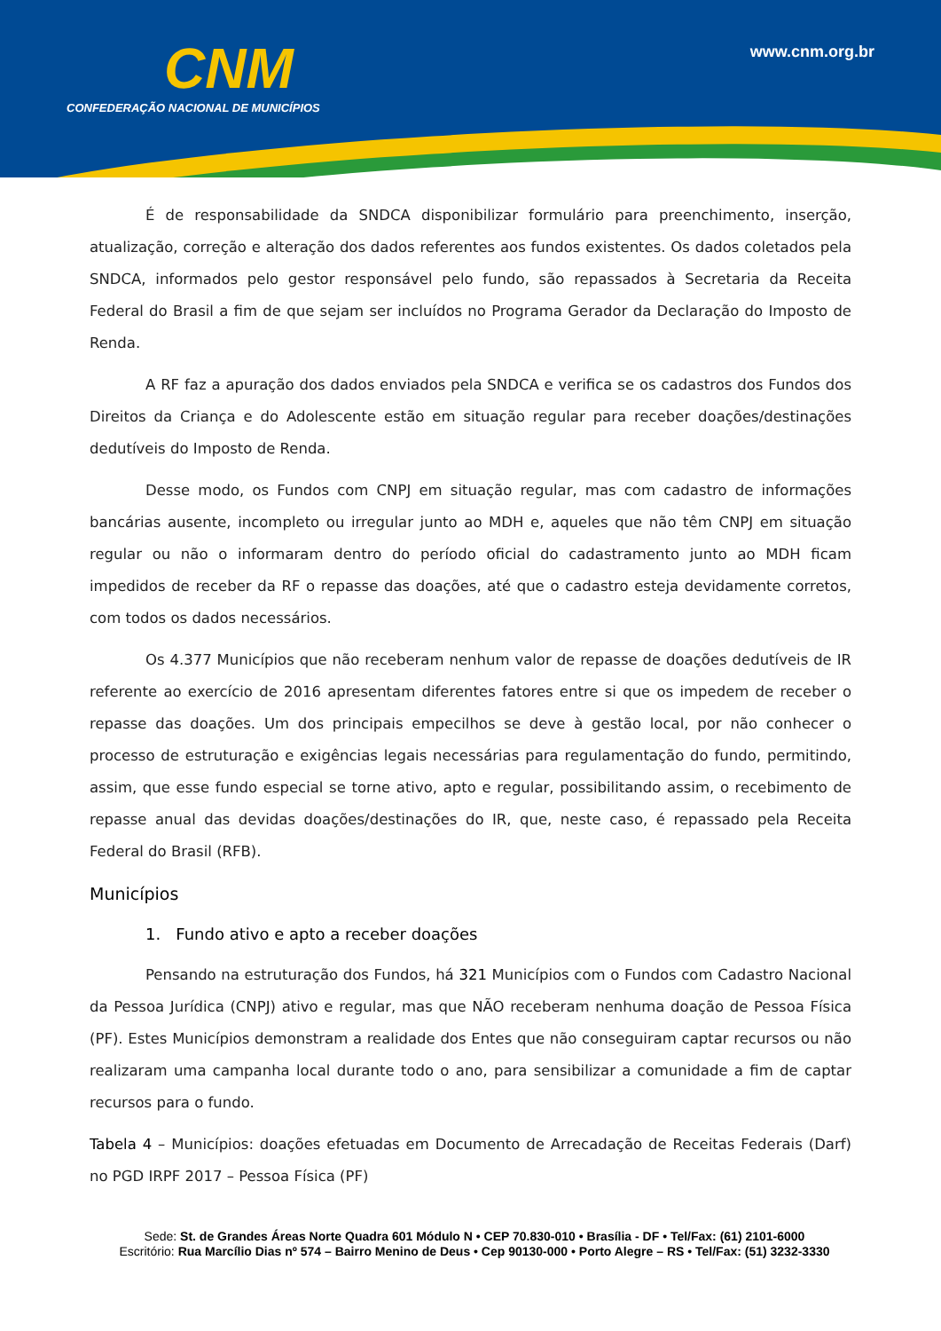CNM
CONFEDERAÇÃO NACIONAL DE MUNICÍPIOS
www.cnm.org.br
É de responsabilidade da SNDCA disponibilizar formulário para preenchimento, inserção, atualização, correção e alteração dos dados referentes aos fundos existentes. Os dados coletados pela SNDCA, informados pelo gestor responsável pelo fundo, são repassados à Secretaria da Receita Federal do Brasil a fim de que sejam ser incluídos no Programa Gerador da Declaração do Imposto de Renda.
A RF faz a apuração dos dados enviados pela SNDCA e verifica se os cadastros dos Fundos dos Direitos da Criança e do Adolescente estão em situação regular para receber doações/destinações dedutíveis do Imposto de Renda.
Desse modo, os Fundos com CNPJ em situação regular, mas com cadastro de informações bancárias ausente, incompleto ou irregular junto ao MDH e, aqueles que não têm CNPJ em situação regular ou não o informaram dentro do período oficial do cadastramento junto ao MDH ficam impedidos de receber da RF o repasse das doações, até que o cadastro esteja devidamente corretos, com todos os dados necessários.
Os 4.377 Municípios que não receberam nenhum valor de repasse de doações dedutíveis de IR referente ao exercício de 2016 apresentam diferentes fatores entre si que os impedem de receber o repasse das doações. Um dos principais empecilhos se deve à gestão local, por não conhecer o processo de estruturação e exigências legais necessárias para regulamentação do fundo, permitindo, assim, que esse fundo especial se torne ativo, apto e regular, possibilitando assim, o recebimento de repasse anual das devidas doações/destinações do IR, que, neste caso, é repassado pela Receita Federal do Brasil (RFB).
Municípios
1. Fundo ativo e apto a receber doações
Pensando na estruturação dos Fundos, há 321 Municípios com o Fundos com Cadastro Nacional da Pessoa Jurídica (CNPJ) ativo e regular, mas que NÃO receberam nenhuma doação de Pessoa Física (PF). Estes Municípios demonstram a realidade dos Entes que não conseguiram captar recursos ou não realizaram uma campanha local durante todo o ano, para sensibilizar a comunidade a fim de captar recursos para o fundo.
Tabela 4 – Municípios: doações efetuadas em Documento de Arrecadação de Receitas Federais (Darf) no PGD IRPF 2017 – Pessoa Física (PF)
Sede: St. de Grandes Áreas Norte Quadra 601 Módulo N • CEP 70.830-010 • Brasília - DF • Tel/Fax: (61) 2101-6000
Escritório: Rua Marcílio Dias nº 574 – Bairro Menino de Deus • Cep 90130-000 • Porto Alegre – RS • Tel/Fax: (51) 3232-3330